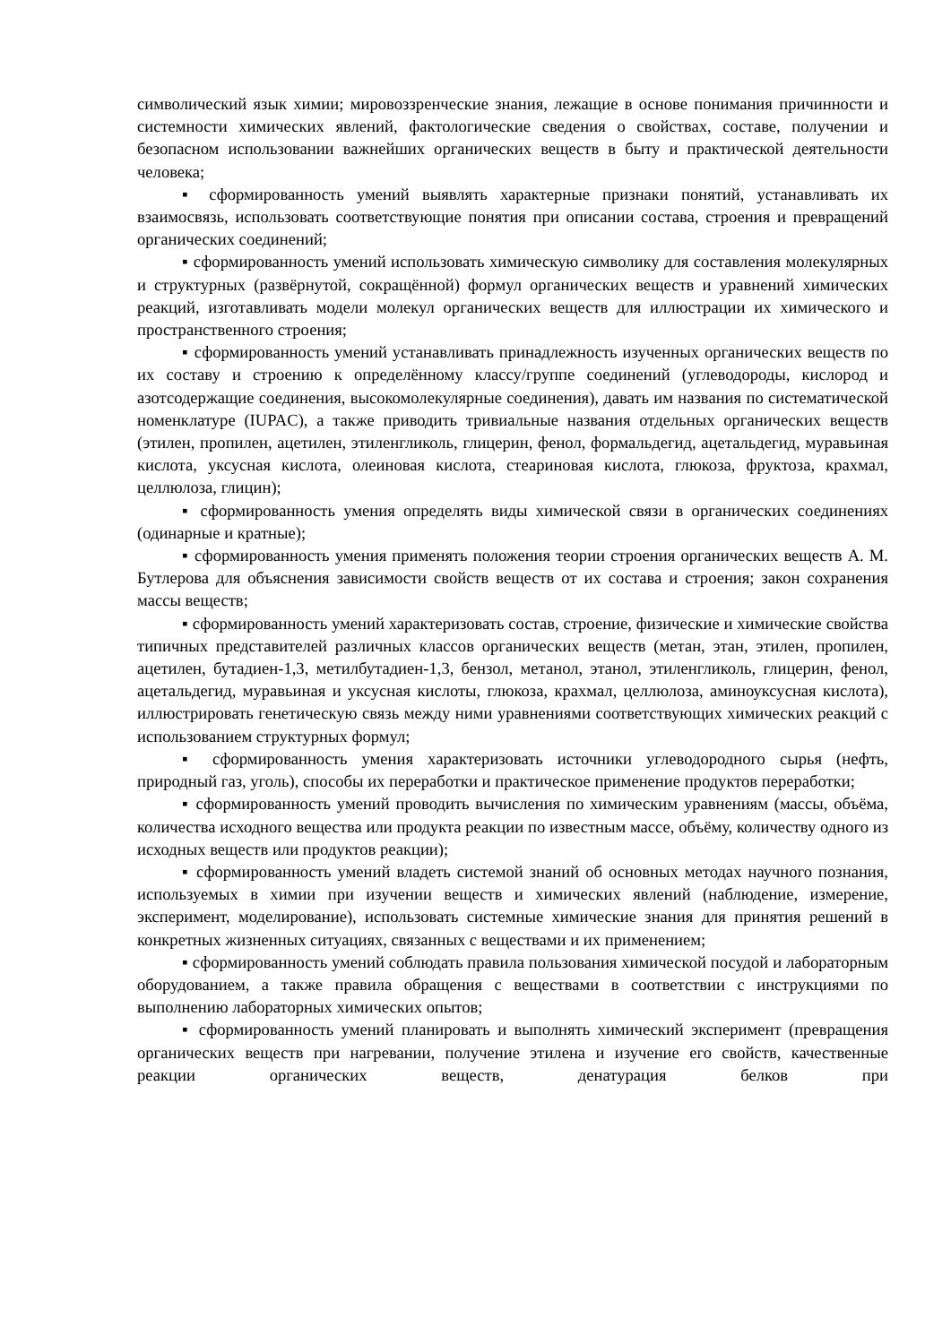символический язык химии; мировоззренческие знания, лежащие в основе понимания причинности и системности химических явлений, фактологические сведения о свойствах, составе, получении и безопасном использовании важнейших органических веществ в быту и практической деятельности человека;
▪ сформированность умений выявлять характерные признаки понятий, устанавливать их взаимосвязь, использовать соответствующие понятия при описании состава, строения и превращений органических соединений;
▪ сформированность умений использовать химическую символику для составления молекулярных и структурных (развёрнутой, сокращённой) формул органических веществ и уравнений химических реакций, изготавливать модели молекул органических веществ для иллюстрации их химического и пространственного строения;
▪ сформированность умений устанавливать принадлежность изученных органических веществ по их составу и строению к определённому классу/группе соединений (углеводороды, кислород и азотсодержащие соединения, высокомолекулярные соединения), давать им названия по систематической номенклатуре (IUPAC), а также приводить тривиальные названия отдельных органических веществ (этилен, пропилен, ацетилен, этиленгликоль, глицерин, фенол, формальдегид, ацетальдегид, муравьиная кислота, уксусная кислота, олеиновая кислота, стеариновая кислота, глюкоза, фруктоза, крахмал, целлюлоза, глицин);
▪ сформированность умения определять виды химической связи в органических соединениях (одинарные и кратные);
▪ сформированность умения применять положения теории строения органических веществ А. М. Бутлерова для объяснения зависимости свойств веществ от их состава и строения; закон сохранения массы веществ;
▪ сформированность умений характеризовать состав, строение, физические и химические свойства типичных представителей различных классов органических веществ (метан, этан, этилен, пропилен, ацетилен, бутадиен-1,3, метилбутадиен-1,3, бензол, метанол, этанол, этиленгликоль, глицерин, фенол, ацетальдегид, муравьиная и уксусная кислоты, глюкоза, крахмал, целлюлоза, аминоуксусная кислота), иллюстрировать генетическую связь между ними уравнениями соответствующих химических реакций с использованием структурных формул;
▪ сформированность умения характеризовать источники углеводородного сырья (нефть, природный газ, уголь), способы их переработки и практическое применение продуктов переработки;
▪ сформированность умений проводить вычисления по химическим уравнениям (массы, объёма, количества исходного вещества или продукта реакции по известным массе, объёму, количеству одного из исходных веществ или продуктов реакции);
▪ сформированность умений владеть системой знаний об основных методах научного познания, используемых в химии при изучении веществ и химических явлений (наблюдение, измерение, эксперимент, моделирование), использовать системные химические знания для принятия решений в конкретных жизненных ситуациях, связанных с веществами и их применением;
▪ сформированность умений соблюдать правила пользования химической посудой и лабораторным оборудованием, а также правила обращения с веществами в соответствии с инструкциями по выполнению лабораторных химических опытов;
▪ сформированность умений планировать и выполнять химический эксперимент (превращения органических веществ при нагревании, получение этилена и изучение его свойств, качественные реакции органических веществ, денатурация белков при